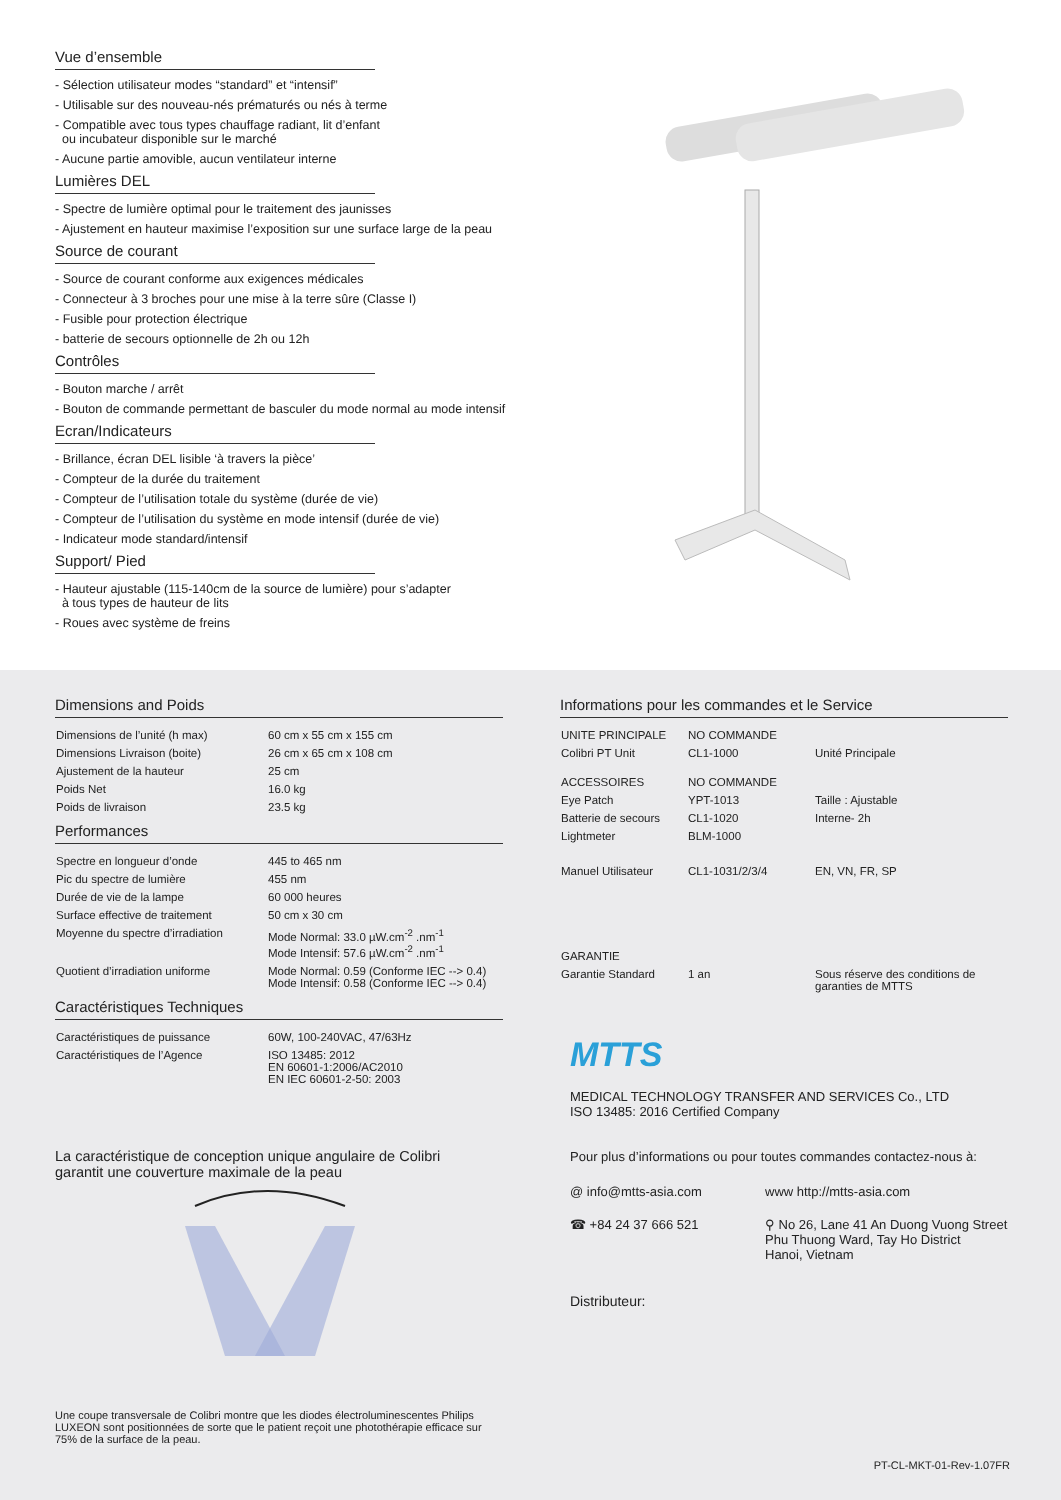Vue d’ensemble
- Sélection utilisateur modes “standard” et “intensif”
- Utilisable sur des nouveau-nés prématurés ou nés à terme
- Compatible avec tous types chauffage radiant, lit d’enfant
ou incubateur disponible sur le marché
- Aucune partie amovible, aucun ventilateur interne
Lumières DEL
- Spectre de lumière optimal pour le traitement des jaunisses
- Ajustement en hauteur maximise l’exposition sur une surface large de la peau
Source de courant
- Source de courant conforme aux exigences médicales
- Connecteur à 3 broches pour une mise à la terre sûre (Classe I)
- Fusible pour protection électrique
- batterie de secours optionnelle de 2h ou 12h
Contrôles
- Bouton marche / arrêt
- Bouton de commande permettant de basculer du mode normal au mode intensif
Ecran/Indicateurs
- Brillance, écran DEL lisible ‘à travers la pièce’
- Compteur de la durée du traitement
- Compteur de l’utilisation totale du système (durée de vie)
- Compteur de l’utilisation du système en mode intensif (durée de vie)
- Indicateur mode standard/intensif
Support/ Pied
- Hauteur ajustable (115-140cm de la source de lumière) pour s’adapter
à tous types de hauteur de lits
- Roues avec système de freins
Dimensions and Poids
| Dimensions de l’unité (h max) | 60 cm x 55 cm x 155 cm |
| Dimensions Livraison (boite) | 26 cm x 65 cm x 108 cm |
| Ajustement de la hauteur | 25 cm |
| Poids Net | 16.0 kg |
| Poids de livraison | 23.5 kg |
Performances
| Spectre en longueur d’onde | 445 to 465 nm |
| Pic du spectre de lumière | 455 nm |
| Durée de vie de la lampe | 60 000 heures |
| Surface effective de traitement | 50 cm x 30 cm |
| Moyenne du spectre d’irradiation | Mode Normal: 33.0 µW.cm<sup>-2</sup> .nm<sup>-1</sup> Mode Intensif: 57.6 µW.cm<sup>-2</sup> .nm<sup>-1</sup> |
| Quotient d’irradiation uniforme | Mode Normal: 0.59 (Conforme IEC --> 0.4) Mode Intensif: 0.58 (Conforme IEC --> 0.4) |
Caractéristiques Techniques
| Caractéristiques de puissance | 60W, 100-240VAC, 47/63Hz |
| Caractéristiques de l’Agence | ISO 13485: 2012 EN 60601-1:2006/AC2010 EN IEC 60601-2-50: 2003 |
La caractéristique de conception unique angulaire de Colibri
garantit une couverture maximale de la peau
Une coupe transversale de Colibri montre que les diodes électroluminescentes Philips LUXEON sont positionnées de sorte que le patient reçoit une photothérapie efficace sur 75% de la surface de la peau.
Informations pour les commandes et le Service
| UNITE PRINCIPALE | NO COMMANDE | |
| Colibri PT Unit | CL1-1000 | Unité Principale |
| ACCESSOIRES | NO COMMANDE | |
| Eye Patch | YPT-1013 | Taille : Ajustable |
| Batterie de secours | CL1-1020 | Interne- 2h |
| Lightmeter | BLM-1000 | |
| Manuel Utilisateur | CL1-1031/2/3/4 | EN, VN, FR, SP |
| GARANTIE | | |
| Garantie Standard | 1 an | Sous réserve des conditions de garanties de MTTS |
MTTS
MEDICAL TECHNOLOGY TRANSFER AND SERVICES Co., LTD
ISO 13485: 2016 Certified Company
Pour plus d’informations ou pour toutes commandes contactez-nous à:
@ info@mtts-asia.com
☎ +84 24 37 666 521
www http://mtts-asia.com
⚲ No 26, Lane 41 An Duong Vuong Street
Phu Thuong Ward, Tay Ho District
Hanoi, Vietnam
Distributeur:
PT-CL-MKT-01-Rev-1.07FR